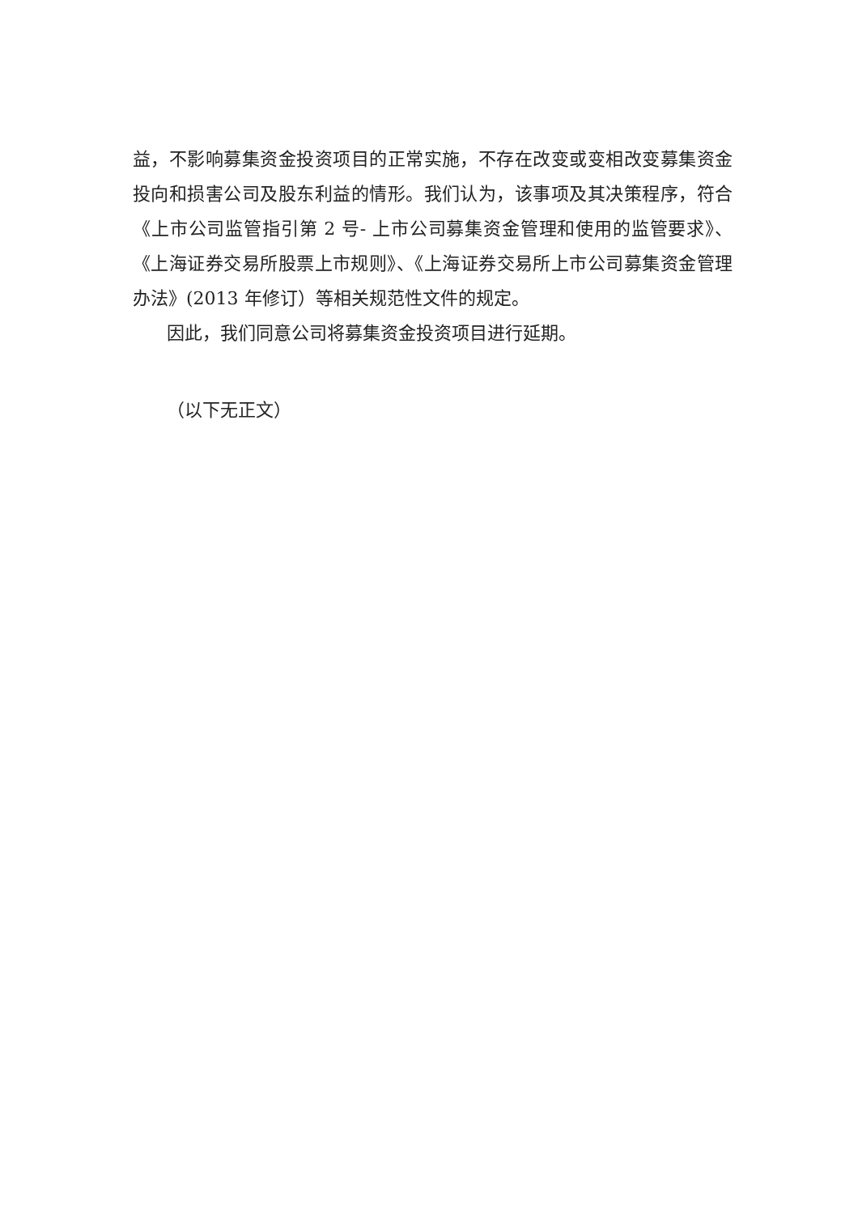益，不影响募集资金投资项目的正常实施，不存在改变或变相改变募集资金投向和损害公司及股东利益的情形。我们认为，该事项及其决策程序，符合《上市公司监管指引第 2 号- 上市公司募集资金管理和使用的监管要求》、《上海证券交易所股票上市规则》、《上海证券交易所上市公司募集资金管理办法》(2013 年修订）等相关规范性文件的规定。
因此，我们同意公司将募集资金投资项目进行延期。
（以下无正文）